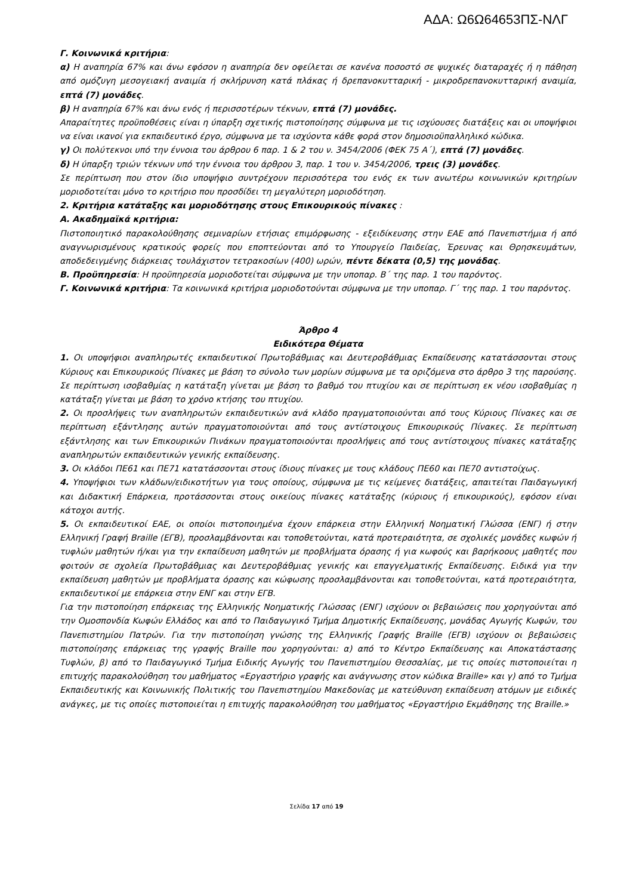ΑΔΑ: Ω6Ω64653ΠΣ-ΝΛΓ
Γ. Κοινωνικά κριτήρια:
α) Η αναπηρία 67% και άνω εφόσον η αναπηρία δεν οφείλεται σε κανένα ποσοστό σε ψυχικές διαταραχές ή η πάθηση από ομόζυγη μεσογειακή αναιμία ή σκλήρυνση κατά πλάκας ή δρεπανοκυτταρική - μικροδρεπανοκυτταρική αναιμία, επτά (7) μονάδες.
β) Η αναπηρία 67% και άνω ενός ή περισσοτέρων τέκνων, επτά (7) μονάδες.
Απαραίτητες προϋποθέσεις είναι η ύπαρξη σχετικής πιστοποίησης σύμφωνα με τις ισχύουσες διατάξεις και οι υποψήφιοι να είναι ικανοί για εκπαιδευτικό έργο, σύμφωνα με τα ισχύοντα κάθε φορά στον δημοσιοϋπαλληλικό κώδικα.
γ) Οι πολύτεκνοι υπό την έννοια του άρθρου 6 παρ. 1 & 2 του ν. 3454/2006 (ΦΕΚ 75 Α΄), επτά (7) μονάδες.
δ) Η ύπαρξη τριών τέκνων υπό την έννοια του άρθρου 3, παρ. 1 του ν. 3454/2006, τρεις (3) μονάδες.
Σε περίπτωση που στον ίδιο υποψήφιο συντρέχουν περισσότερα του ενός εκ των ανωτέρω κοινωνικών κριτηρίων μοριοδοτείται μόνο το κριτήριο που προσδίδει τη μεγαλύτερη μοριοδότηση.
2. Κριτήρια κατάταξης και μοριοδότησης στους Επικουρικούς πίνακες :
Α. Ακαδημαϊκά κριτήρια:
Πιστοποιητικό παρακολούθησης σεμιναρίων ετήσιας επιμόρφωσης - εξειδίκευσης στην ΕΑΕ από Πανεπιστήμια ή από αναγνωρισμένους κρατικούς φορείς που εποπτεύονται από το Υπουργείο Παιδείας, Έρευνας και Θρησκευμάτων, αποδεδειγμένης διάρκειας τουλάχιστον τετρακοσίων (400) ωρών, πέντε δέκατα (0,5) της μονάδας.
Β. Προϋπηρεσία: Η προϋπηρεσία μοριοδοτείται σύμφωνα με την υποπαρ. Β΄ της παρ. 1 του παρόντος.
Γ. Κοινωνικά κριτήρια: Τα κοινωνικά κριτήρια μοριοδοτούνται σύμφωνα με την υποπαρ. Γ΄ της παρ. 1 του παρόντος.
Άρθρο 4
Ειδικότερα Θέματα
1. Οι υποψήφιοι αναπληρωτές εκπαιδευτικοί Πρωτοβάθμιας και Δευτεροβάθμιας Εκπαίδευσης κατατάσσονται στους Κύριους και Επικουρικούς Πίνακες με βάση το σύνολο των μορίων σύμφωνα με τα οριζόμενα στο άρθρο 3 της παρούσης. Σε περίπτωση ισοβαθμίας η κατάταξη γίνεται με βάση το βαθμό του πτυχίου και σε περίπτωση εκ νέου ισοβαθμίας η κατάταξη γίνεται με βάση το χρόνο κτήσης του πτυχίου.
2. Οι προσλήψεις των αναπληρωτών εκπαιδευτικών ανά κλάδο πραγματοποιούνται από τους Κύριους Πίνακες και σε περίπτωση εξάντλησης αυτών πραγματοποιούνται από τους αντίστοιχους Επικουρικούς Πίνακες. Σε περίπτωση εξάντλησης και των Επικουρικών Πινάκων πραγματοποιούνται προσλήψεις από τους αντίστοιχους πίνακες κατάταξης αναπληρωτών εκπαιδευτικών γενικής εκπαίδευσης.
3. Οι κλάδοι ΠΕ61 και ΠΕ71 κατατάσσονται στους ίδιους πίνακες με τους κλάδους ΠΕ60 και ΠΕ70 αντιστοίχως.
4. Υποψήφιοι των κλάδων/ειδικοτήτων για τους οποίους, σύμφωνα με τις κείμενες διατάξεις, απαιτείται Παιδαγωγική και Διδακτική Επάρκεια, προτάσσονται στους οικείους πίνακες κατάταξης (κύριους ή επικουρικούς), εφόσον είναι κάτοχοι αυτής.
5. Οι εκπαιδευτικοί ΕΑΕ, οι οποίοι πιστοποιημένα έχουν επάρκεια στην Ελληνική Νοηματική Γλώσσα (ΕΝΓ) ή στην Ελληνική Γραφή Braille (ΕΓΒ), προσλαμβάνονται και τοποθετούνται, κατά προτεραιότητα, σε σχολικές μονάδες κωφών ή τυφλών μαθητών ή/και για την εκπαίδευση μαθητών με προβλήματα όρασης ή για κωφούς και βαρήκοους μαθητές που φοιτούν σε σχολεία Πρωτοβάθμιας και Δευτεροβάθμιας γενικής και επαγγελματικής Εκπαίδευσης. Ειδικά για την εκπαίδευση μαθητών με προβλήματα όρασης και κώφωσης προσλαμβάνονται και τοποθετούνται, κατά προτεραιότητα, εκπαιδευτικοί με επάρκεια στην ΕΝΓ και στην ΕΓΒ.
Για την πιστοποίηση επάρκειας της Ελληνικής Νοηματικής Γλώσσας (ΕΝΓ) ισχύουν οι βεβαιώσεις που χορηγούνται από την Ομοσπονδία Κωφών Ελλάδος και από το Παιδαγωγικό Τμήμα Δημοτικής Εκπαίδευσης, μονάδας Αγωγής Κωφών, του Πανεπιστημίου Πατρών. Για την πιστοποίηση γνώσης της Ελληνικής Γραφής Braille (ΕΓΒ) ισχύουν οι βεβαιώσεις πιστοποίησης επάρκειας της γραφής Braille που χορηγούνται: α) από το Κέντρο Εκπαίδευσης και Αποκατάστασης Τυφλών, β) από το Παιδαγωγικό Τμήμα Ειδικής Αγωγής του Πανεπιστημίου Θεσσαλίας, με τις οποίες πιστοποιείται η επιτυχής παρακολούθηση του μαθήματος «Εργαστήριο γραφής και ανάγνωσης στον κώδικα Braille» και γ) από το Τμήμα Εκπαιδευτικής και Κοινωνικής Πολιτικής του Πανεπιστημίου Μακεδονίας με κατεύθυνση εκπαίδευση ατόμων με ειδικές ανάγκες, με τις οποίες πιστοποιείται η επιτυχής παρακολούθηση του μαθήματος «Εργαστήριο Εκμάθησης της Braille.»
Σελίδα 17 από 19